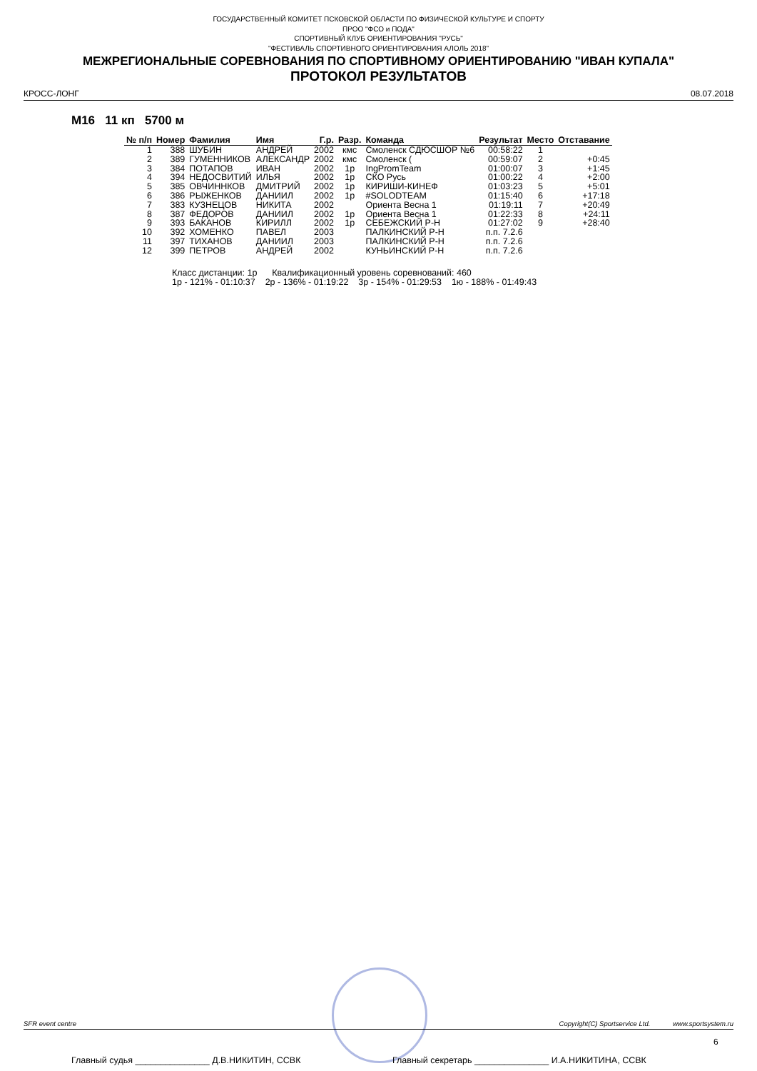ГОСУДАРСТВЕННЫЙ КОМИТЕТ ПСКОВСКОЙ ОБЛАСТИ ПО ФИЗИЧЕСКОЙ КУЛЬТУРЕ И СПОРТУ
ПРОО "ФСО и ПОДА"
СПОРТИВНЫЙ КЛУБ ОРИЕНТИРОВАНИЯ "РУСЬ"
"ФЕСТИВАЛЬ СПОРТИВНОГО ОРИЕНТИРОВАНИЯ АЛОЛЬ 2018"
МЕЖРЕГИОНАЛЬНЫЕ СОРЕВНОВАНИЯ ПО СПОРТИВНОМУ ОРИЕНТИРОВАНИЮ "ИВАН КУПАЛА"
ПРОТОКОЛ РЕЗУЛЬТАТОВ
КРОСС-ЛОНГ 08.07.2018
М16 11 кп 5700 м
| № п/п | Номер | Фамилия | Имя | Г.р. | Разр. | Команда | Результат | Место | Отставание |
| --- | --- | --- | --- | --- | --- | --- | --- | --- | --- |
| 1 | 388 | ШУБИН | АНДРЕЙ | 2002 | кмс | Смоленск СДЮСШОР №6 | 00:58:22 | 1 | |
| 2 | 389 | ГУМЕННИКОВ | АЛЕКСАНДР | 2002 | кмс | Смоленск ( | 00:59:07 | 2 | +0:45 |
| 3 | 384 | ПОТАПОВ | ИВАН | 2002 | 1р | IngPromTeam | 01:00:07 | 3 | +1:45 |
| 4 | 394 | НЕДОСВИТИЙ | ИЛЬЯ | 2002 | 1р | СКО Русь | 01:00:22 | 4 | +2:00 |
| 5 | 385 | ОВЧИННКОВ | ДМИТРИЙ | 2002 | 1р | КИРИШИ-КИНЕФ | 01:03:23 | 5 | +5:01 |
| 6 | 386 | РЫЖЕНКОВ | ДАНИИЛ | 2002 | 1р | #SOLODTEAM | 01:15:40 | 6 | +17:18 |
| 7 | 383 | КУЗНЕЦОВ | НИКИТА | 2002 | | Ориента Весна 1 | 01:19:11 | 7 | +20:49 |
| 8 | 387 | ФЕДОРОВ | ДАНИИЛ | 2002 | 1р | Ориента Весна 1 | 01:22:33 | 8 | +24:11 |
| 9 | 393 | БАКАНОВ | КИРИЛЛ | 2002 | 1р | СЕБЕЖСКИЙ Р-Н | 01:27:02 | 9 | +28:40 |
| 10 | 392 | ХОМЕНКО | ПАВЕЛ | 2003 | | ПАЛКИНСКИЙ Р-Н | п.п. 7.2.6 | | |
| 11 | 397 | ТИХАНОВ | ДАНИИЛ | 2003 | | ПАЛКИНСКИЙ Р-Н | п.п. 7.2.6 | | |
| 12 | 399 | ПЕТРОВ | АНДРЕЙ | 2002 | | КУНЬИНСКИЙ Р-Н | п.п. 7.2.6 | | |
Класс дистанции: 1р Квалификационный уровень соревнований: 460
1р - 121% - 01:10:37 2р - 136% - 01:19:22 3р - 154% - 01:29:53 1ю - 188% - 01:49:43
SFR event centre Copyright(C) Sportservice Ltd. www.sportsystem.ru
6
Главный судья _______________ Д.В.НИКИТИН, ССВК Главный секретарь _______________ И.А.НИКИТИНА, ССВК